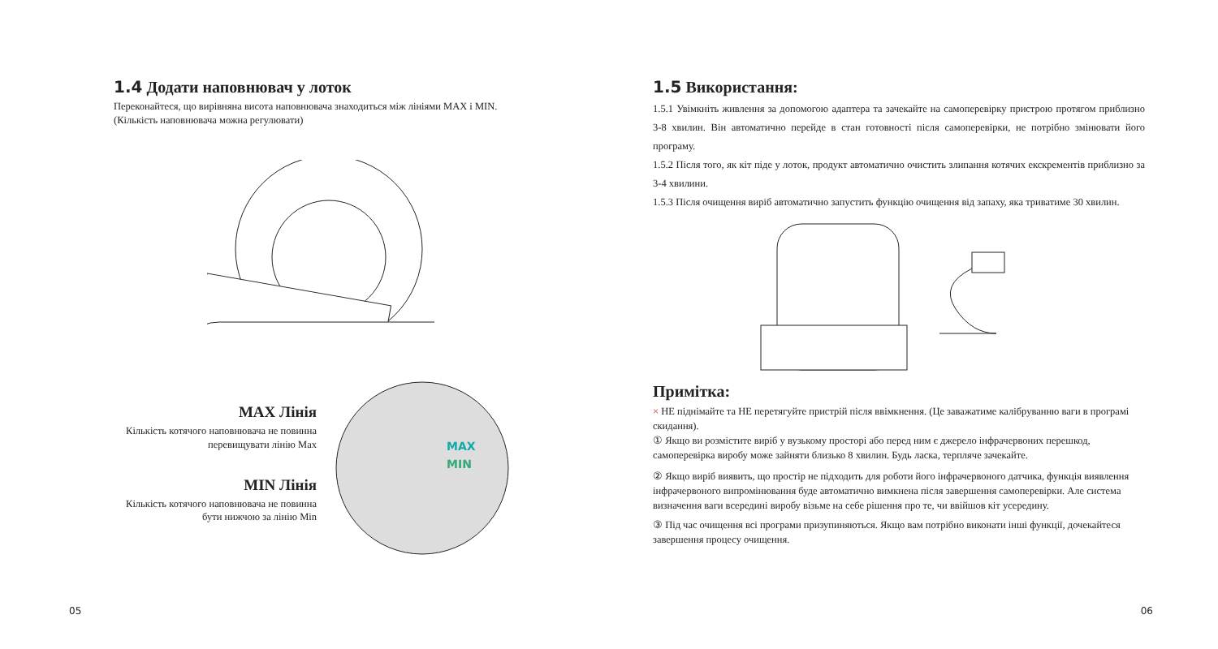1.4 Додати наповнювач у лоток
Переконайтеся, що вирівняна висота наповнювача знаходиться між лініями MAX і MIN. (Кількість наповнювача можна регулювати)
MAX Лінія
Кількість котячого наповнювача не повинна перевищувати лінію Max
MIN Лінія
Кількість котячого наповнювача не повинна бути нижчою за лінію Min
MAX
MIN
05
1.5 Використання:
1.5.1 Увімкніть живлення за допомогою адаптера та зачекайте на самоперевірку пристрою протягом приблизно 3-8 хвилин. Він автоматично перейде в стан готовності після самоперевірки, не потрібно змінювати його програму.
1.5.2 Після того, як кіт піде у лоток, продукт автоматично очистить злипання котячих екскрементів приблизно за 3-4 хвилини.
1.5.3 Після очищення виріб автоматично запустить функцію очищення від запаху, яка триватиме 30 хвилин.
Примітка:
× НЕ піднімайте та НЕ перетягуйте пристрій після ввімкнення. (Це заважатиме калібруванню ваги в програмі скидання).
① Якщо ви розмістите виріб у вузькому просторі або перед ним є джерело інфрачервоних перешкод, самоперевірка виробу може зайняти близько 8 хвилин. Будь ласка, терпляче зачекайте.
② Якщо виріб виявить, що простір не підходить для роботи його інфрачервоного датчика, функція виявлення інфрачервоного випромінювання буде автоматично вимкнена після завершення самоперевірки. Але система визначення ваги всередині виробу візьме на себе рішення про те, чи ввійшов кіт усередину.
③ Під час очищення всі програми призупиняються. Якщо вам потрібно виконати інші функції, дочекайтеся завершення процесу очищення.
06